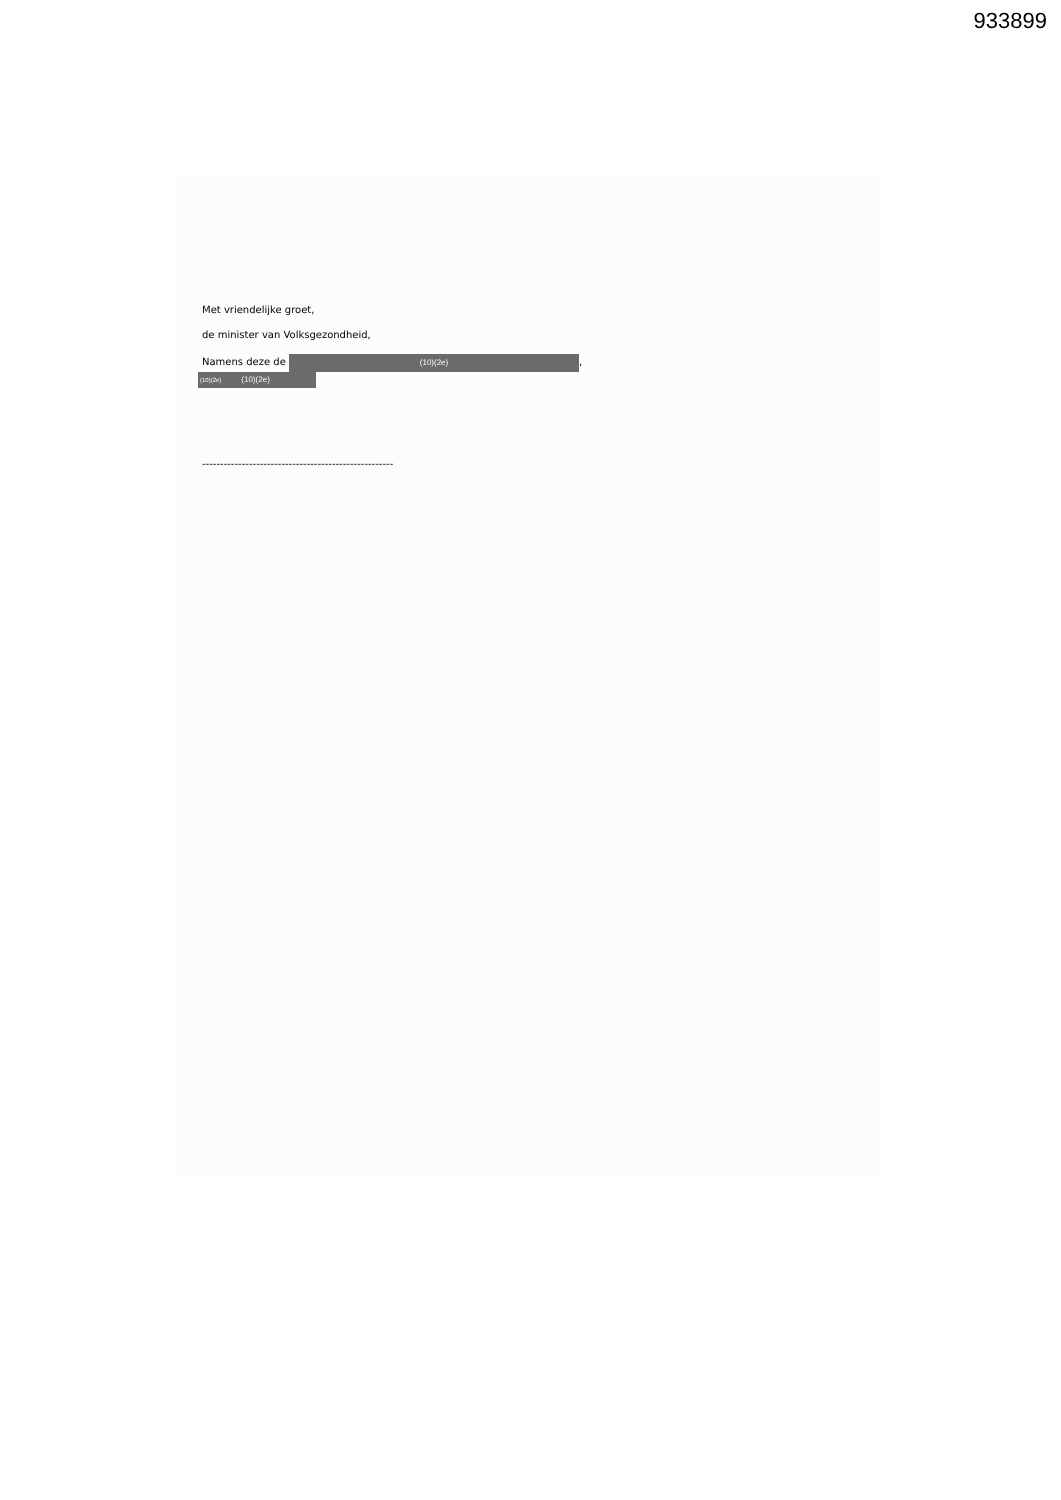933899
Met vriendelijke groet,
de minister van Volksgezondheid,
Namens deze de (10)(2e),
(10)(2e) (10)(2e)
-----------------------------------------------------